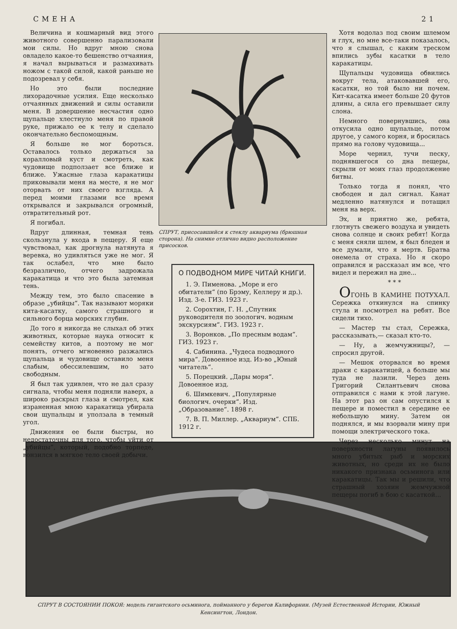СМЕНА 21
Величина и кошмарный вид этого животного совершенно парализовали мои силы. Но вдруг мною снова овладело какое-то бешенство отчаяния, я начал вырываться и размахивать ножом с такой силой, какой раньше не подозревал у себя.
Но это были последние лихорадочные усилия. Еще несколько отчаянных движений и силы оставили меня. В довершение несчастия одно щупальце хлестнуло меня по правой руке, прижало ее к телу и сделало окончательно беспомощным.
Я больше не мог бороться. Оставалось только держаться за коралловый куст и смотреть, как чудовище подползает все ближе и ближе. Ужасные глаза каракатицы приковывали меня на месте, я не мог оторвать от них своего взгляда. А перед моими глазами все время открывался и закрывался огромный, отвратительный рот.
Я погибал.
Вдруг длинная, темная тень скользнула у входа в пещеру. Я еще чувствовал, как дрогнула натянута я веревка, но удивляться уже не мог. Я так ослабел, что мне было безразлично, отчего задрожала каракатица и что это была затемная тень.
Между тем, это было спасение в образе „убийцы“. Так называют моряки кита-касатку, самого страшного и сильного борца морских глубин.
До того я никогда не слыхал об этих животных, которые наука относит к семейству китов, а поэтому не мог понять, отчего мгновенно разжались щупальца и чудовище оставило меня слабым, обессилевшим, но зато свободным.
Я был так удивлен, что не дал сразу сигнала, чтобы меня подняли наверх, а широко раскрыл глаза и смотрел, как израненная мною каракатица убирала свои щупальцы и уползала в темный угол.
Движения ее были быстры, но недостаточны для того, чтобы уйти от „убийцы“, который, подобно торпеде, вонзился в мягкое тело своей добычи.
СПРУТ, присосавшийся к стеклу аквариума (брюшная сторона). На снимке отлично видно расположение присосков.
О ПОДВОДНОМ МИРЕ ЧИТАЙ КНИГИ.
1. Э. Пименова. „Море и его обитатели“ (по Брэму, Келлеру и др.). Изд. 3-е. ГИЗ. 1923 г.
2. Сорохтин, Г. Н. „Спутник руководителя по зоологич. водным экскурсиям“. ГИЗ. 1923 г.
3. Воронков. „По пресным водам“. ГИЗ. 1923 г.
4. Сабинина. „Чудеса подводного мира“. Довоенное изд. Из-во „Юный читатель“.
5. Порецкий. „Дары моря“. Довоенное изд.
6. Шимкевич. „Популярные биологич. очерки“. Изд. „Образование“. 1898 г.
7. В. П. Миллер. „Аквариум“. СПБ. 1912 г.
Хотя водолаз под своим шлемом и глух, но мне все-таки показалось, что я слышал, с каким треском впились зубы касатки в тело каракатицы.
Щупальцы чудовища обвились вокруг тела, атаковавшей его, касатки, но той было ни почем. Кит-касатка имеет больше 20 футов длины, а сила его превышает силу слона.
Немного повернувшись, она откусила одно щупальце, потом другое, у самого корня, и бросилась прямо на голову чудовища...
Море чернил, тучи песку, поднявшегося со дна пещеры, скрыли от моих глаз продолжение битвы.
Только тогда я понял, что свободен и дал сигнал. Канат медленно натянулся и потащил меня на верх.
Эх, и приятно же, ребята, глотнуть свежего воздуха и увидеть снова солнце и своих ребят! Когда с меня сняли шлем, я был бледен и все думали, что я мертв. Братва онемела от страха. Но я скоро оправился и рассказал им все, что видел и пережил на дне...
* * *
ОГОНЬ В КАМИНЕ ПОТУХАЛ. Сережка откинулся на спинку стула и посмотрел на ребят. Все сидели тихо.
— Мастер ты стал, Сережка, рассказывать,— сказал кто-то.
— Ну, а жемчужницы?, — спросил другой.
— Мешок оторвался во время драки с каракатицей, а больше мы туда не лазили. Через день Григорий Силантьевич снова отправился с нами к этой лагуне. На этот раз он сам опустился к пещере и поместил в середине ее небольшую мину. Затем он поднялся, и мы взорвали мину при помощи электрического тока.
Через несколько минут на поверхности лагуны появилось много убитых рыб и морских животных, но среди их не было никакого признака осьминога или каракатицы. Так мы и решили, что страшный хозяин жемчужной пещеры погиб в бою с касаткой...
СПРУТ В СОСТОЯНИИ ПОКОЯ: модель гигантского осьминога, пойманного у берегов Калифорнии. (Музей Естественной Истории, Южный Кенсингтон, Лондон.